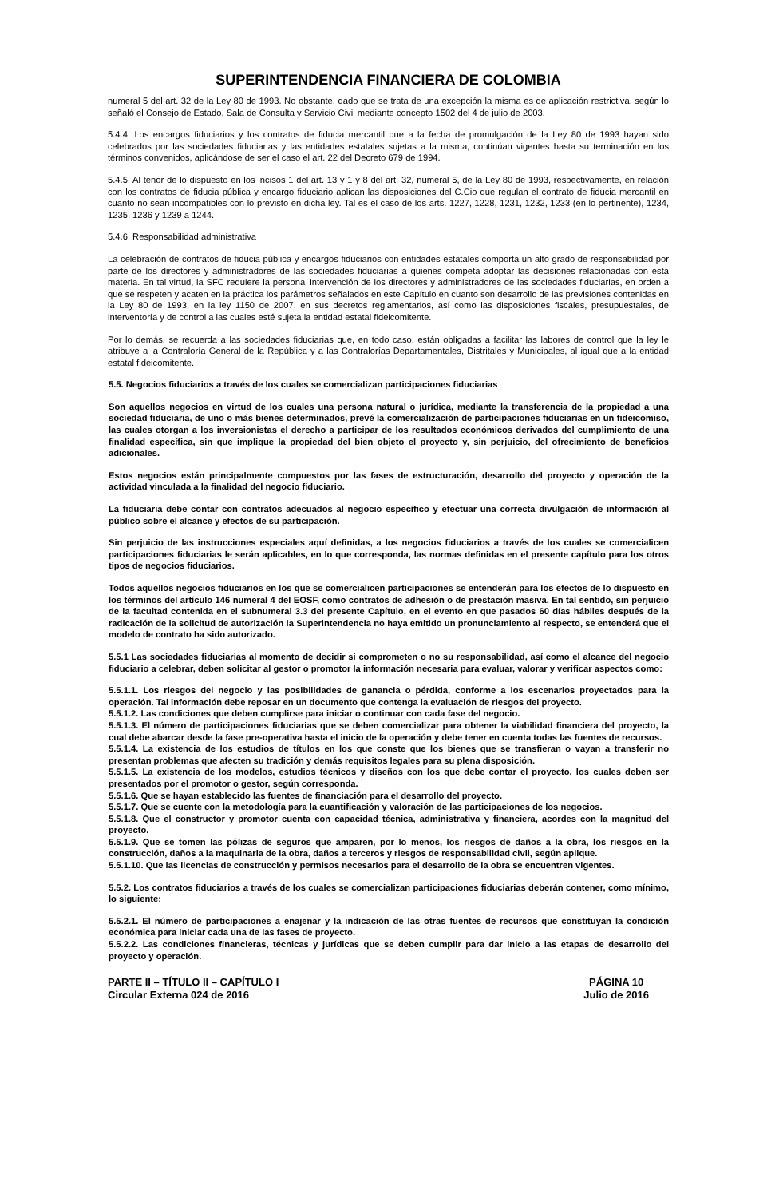SUPERINTENDENCIA FINANCIERA DE COLOMBIA
numeral 5 del art. 32 de la Ley 80 de 1993. No obstante, dado que se trata de una excepción la misma es de aplicación restrictiva, según lo señaló el Consejo de Estado, Sala de Consulta y Servicio Civil mediante concepto 1502 del 4 de julio de 2003.
5.4.4. Los encargos fiduciarios y los contratos de fiducia mercantil que a la fecha de promulgación de la Ley 80 de 1993 hayan sido celebrados por las sociedades fiduciarias y las entidades estatales sujetas a la misma, continúan vigentes hasta su terminación en los términos convenidos, aplicándose de ser el caso el art. 22 del Decreto 679 de 1994.
5.4.5. Al tenor de lo dispuesto en los incisos 1 del art. 13 y 1 y 8 del art. 32, numeral 5, de la Ley 80 de 1993, respectivamente, en relación con los contratos de fiducia pública y encargo fiduciario aplican las disposiciones del C.Cio que regulan el contrato de fiducia mercantil en cuanto no sean incompatibles con lo previsto en dicha ley. Tal es el caso de los arts. 1227, 1228, 1231, 1232, 1233 (en lo pertinente), 1234, 1235, 1236 y 1239 a 1244.
5.4.6. Responsabilidad administrativa
La celebración de contratos de fiducia pública y encargos fiduciarios con entidades estatales comporta un alto grado de responsabilidad por parte de los directores y administradores de las sociedades fiduciarias a quienes competa adoptar las decisiones relacionadas con esta materia. En tal virtud, la SFC requiere la personal intervención de los directores y administradores de las sociedades fiduciarias, en orden a que se respeten y acaten en la práctica los parámetros señalados en este Capítulo en cuanto son desarrollo de las previsiones contenidas en la Ley 80 de 1993, en la ley 1150 de 2007, en sus decretos reglamentarios, así como las disposiciones fiscales, presupuestales, de interventoría y de control a las cuales esté sujeta la entidad estatal fideicomitente.
Por lo demás, se recuerda a las sociedades fiduciarias que, en todo caso, están obligadas a facilitar las labores de control que la ley le atribuye a la Contraloría General de la República y a las Contralorías Departamentales, Distritales y Municipales, al igual que a la entidad estatal fideicomitente.
5.5. Negocios fiduciarios a través de los cuales se comercializan participaciones fiduciarias
Son aquellos negocios en virtud de los cuales una persona natural o jurídica, mediante la transferencia de la propiedad a una sociedad fiduciaria, de uno o más bienes determinados, prevé la comercialización de participaciones fiduciarias en un fideicomiso, las cuales otorgan a los inversionistas el derecho a participar de los resultados económicos derivados del cumplimiento de una finalidad específica, sin que implique la propiedad del bien objeto el proyecto y, sin perjuicio, del ofrecimiento de beneficios adicionales.
Estos negocios están principalmente compuestos por las fases de estructuración, desarrollo del proyecto y operación de la actividad vinculada a la finalidad del negocio fiduciario.
La fiduciaria debe contar con contratos adecuados al negocio específico y efectuar una correcta divulgación de información al público sobre el alcance y efectos de su participación.
Sin perjuicio de las instrucciones especiales aquí definidas, a los negocios fiduciarios a través de los cuales se comercialicen participaciones fiduciarias le serán aplicables, en lo que corresponda, las normas definidas en el presente capítulo para los otros tipos de negocios fiduciarios.
Todos aquellos negocios fiduciarios en los que se comercialicen participaciones se entenderán para los efectos de lo dispuesto en los términos del artículo 146 numeral 4 del EOSF, como contratos de adhesión o de prestación masiva. En tal sentido, sin perjuicio de la facultad contenida en el subnumeral 3.3 del presente Capítulo, en el evento en que pasados 60 días hábiles después de la radicación de la solicitud de autorización la Superintendencia no haya emitido un pronunciamiento al respecto, se entenderá que el modelo de contrato ha sido autorizado.
5.5.1 Las sociedades fiduciarias al momento de decidir si comprometen o no su responsabilidad, así como el alcance del negocio fiduciario a celebrar, deben solicitar al gestor o promotor la información necesaria para evaluar, valorar y verificar aspectos como:
5.5.1.1. Los riesgos del negocio y las posibilidades de ganancia o pérdida, conforme a los escenarios proyectados para la operación. Tal información debe reposar en un documento que contenga la evaluación de riesgos del proyecto.
5.5.1.2. Las condiciones que deben cumplirse para iniciar o continuar con cada fase del negocio.
5.5.1.3. El número de participaciones fiduciarias que se deben comercializar para obtener la viabilidad financiera del proyecto, la cual debe abarcar desde la fase pre-operativa hasta el inicio de la operación y debe tener en cuenta todas las fuentes de recursos.
5.5.1.4. La existencia de los estudios de títulos en los que conste que los bienes que se transfieran o vayan a transferir no presentan problemas que afecten su tradición y demás requisitos legales para su plena disposición.
5.5.1.5. La existencia de los modelos, estudios técnicos y diseños con los que debe contar el proyecto, los cuales deben ser presentados por el promotor o gestor, según corresponda.
5.5.1.6. Que se hayan establecido las fuentes de financiación para el desarrollo del proyecto.
5.5.1.7. Que se cuente con la metodología para la cuantificación y valoración de las participaciones de los negocios.
5.5.1.8. Que el constructor y promotor cuenta con capacidad técnica, administrativa y financiera, acordes con la magnitud del proyecto.
5.5.1.9. Que se tomen las pólizas de seguros que amparen, por lo menos, los riesgos de daños a la obra, los riesgos en la construcción, daños a la maquinaria de la obra, daños a terceros y riesgos de responsabilidad civil, según aplique.
5.5.1.10. Que las licencias de construcción y permisos necesarios para el desarrollo de la obra se encuentren vigentes.
5.5.2. Los contratos fiduciarios a través de los cuales se comercializan participaciones fiduciarias deberán contener, como mínimo, lo siguiente:
5.5.2.1. El número de participaciones a enajenar y la indicación de las otras fuentes de recursos que constituyan la condición económica para iniciar cada una de las fases de proyecto.
5.5.2.2. Las condiciones financieras, técnicas y jurídicas que se deben cumplir para dar inicio a las etapas de desarrollo del proyecto y operación.
PARTE II – TÍTULO II – CAPÍTULO I
Circular Externa 024 de 2016
PÁGINA 10
Julio de 2016